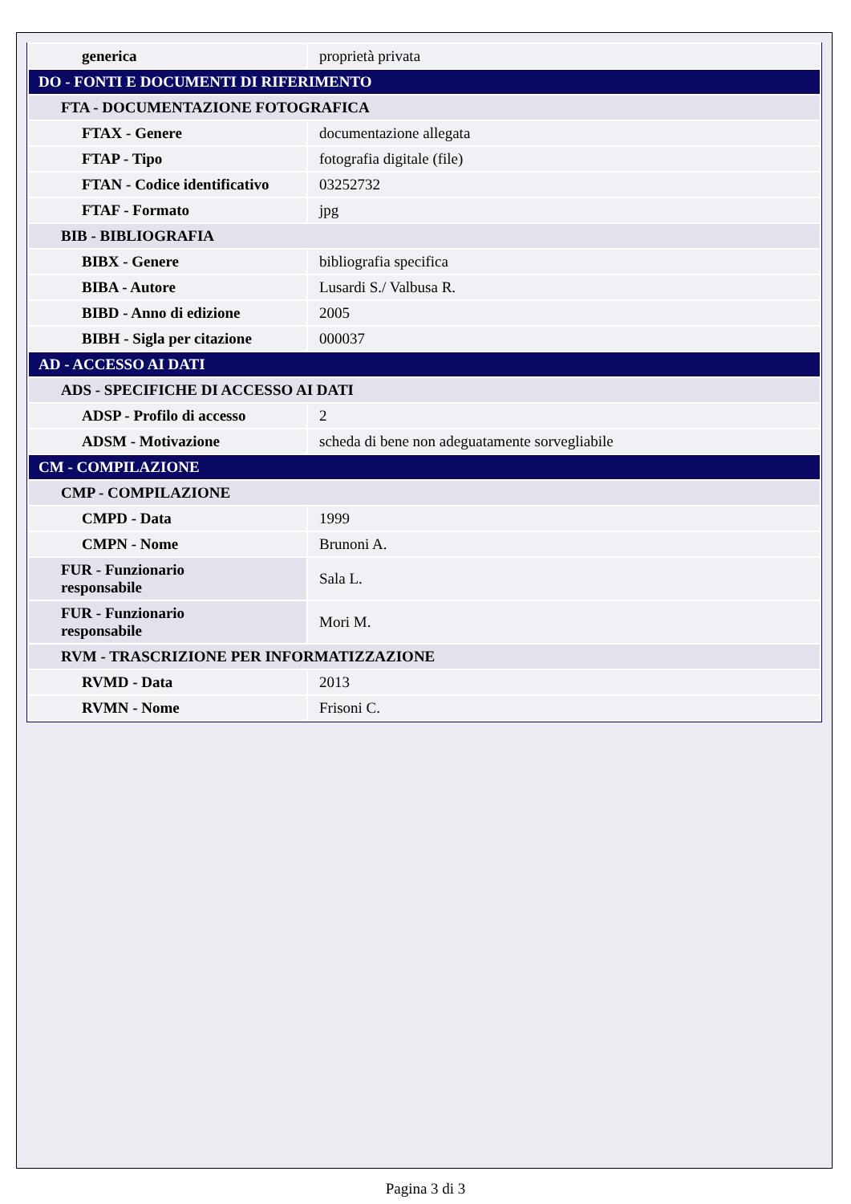| generica | proprietà privata |
| DO - FONTI E DOCUMENTI DI RIFERIMENTO | |
| FTA - DOCUMENTAZIONE FOTOGRAFICA | |
| FTAX - Genere | documentazione allegata |
| FTAP - Tipo | fotografia digitale (file) |
| FTAN - Codice identificativo | 03252732 |
| FTAF - Formato | jpg |
| BIB - BIBLIOGRAFIA | |
| BIBX - Genere | bibliografia specifica |
| BIBA - Autore | Lusardi S./ Valbusa R. |
| BIBD - Anno di edizione | 2005 |
| BIBH - Sigla per citazione | 000037 |
| AD - ACCESSO AI DATI | |
| ADS - SPECIFICHE DI ACCESSO AI DATI | |
| ADSP - Profilo di accesso | 2 |
| ADSM - Motivazione | scheda di bene non adeguatamente sorvegliabile |
| CM - COMPILAZIONE | |
| CMP - COMPILAZIONE | |
| CMPD - Data | 1999 |
| CMPN - Nome | Brunoni A. |
| FUR - Funzionario responsabile | Sala L. |
| FUR - Funzionario responsabile | Mori M. |
| RVM - TRASCRIZIONE PER INFORMATIZZAZIONE | |
| RVMD - Data | 2013 |
| RVMN - Nome | Frisoni C. |
Pagina 3 di 3